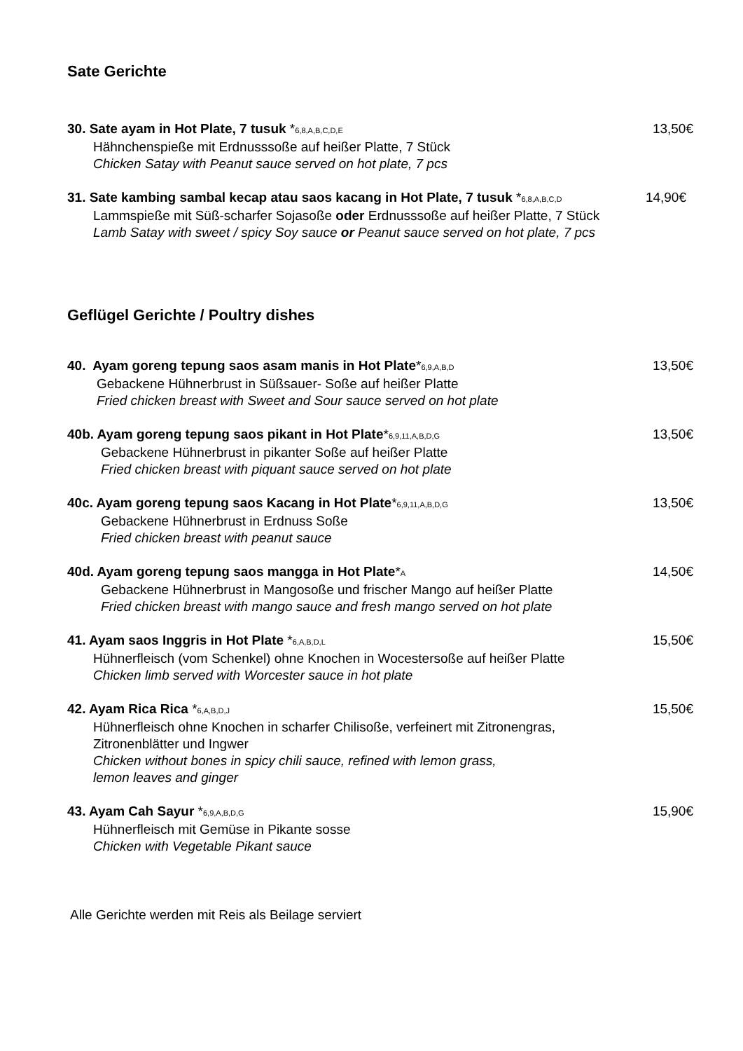Sate Gerichte
30. Sate ayam in Hot Plate, 7 tusuk *6,8,A,B,C,D,E
Hähnchenspieße mit Erdnusssoße auf heißer Platte, 7 Stück
Chicken Satay with Peanut sauce served on hot plate, 7 pcs
13,50€
31. Sate kambing sambal kecap atau saos kacang in Hot Plate, 7 tusuk *6,8,A,B,C,D
Lammspieße mit Süß-scharfer Sojasoße oder Erdnusssoße auf heißer Platte, 7 Stück
Lamb Satay with sweet / spicy Soy sauce or Peanut sauce served on hot plate, 7 pcs
14,90€
Geflügel Gerichte / Poultry dishes
40. Ayam goreng tepung saos asam manis in Hot Plate*6,9,A,B,D
Gebackene Hühnerbrust in Süßsauer- Soße auf heißer Platte
Fried chicken breast with Sweet and Sour sauce served on hot plate
13,50€
40b. Ayam goreng tepung saos pikant in Hot Plate*6,9,11,A,B,D,G
Gebackene Hühnerbrust in pikanter Soße auf heißer Platte
Fried chicken breast with piquant sauce served on hot plate
13,50€
40c. Ayam goreng tepung saos Kacang in Hot Plate*6,9,11,A,B,D,G
Gebackene Hühnerbrust in Erdnuss Soße
Fried chicken breast with peanut sauce
13,50€
40d. Ayam goreng tepung saos mangga in Hot Plate*A
Gebackene Hühnerbrust in Mangosoße und frischer Mango auf heißer Platte
Fried chicken breast with mango sauce and fresh mango served on hot plate
14,50€
41. Ayam saos Inggris in Hot Plate *6,A,B,D,L
Hühnerfleisch (vom Schenkel) ohne Knochen in Wocestersoße auf heißer Platte
Chicken limb served with Worcester sauce in hot plate
15,50€
42. Ayam Rica Rica *6,A,B,D,J
Hühnerfleisch ohne Knochen in scharfer Chilisoße, verfeinert mit Zitronengras,
Zitronenblätter und Ingwer
Chicken without bones in spicy chili sauce, refined with lemon grass,
lemon leaves and ginger
15,50€
43. Ayam Cah Sayur *6,9,A,B,D,G
Hühnerfleisch mit Gemüse in Pikante sosse
Chicken with Vegetable Pikant sauce
15,90€
Alle Gerichte werden mit Reis als Beilage serviert